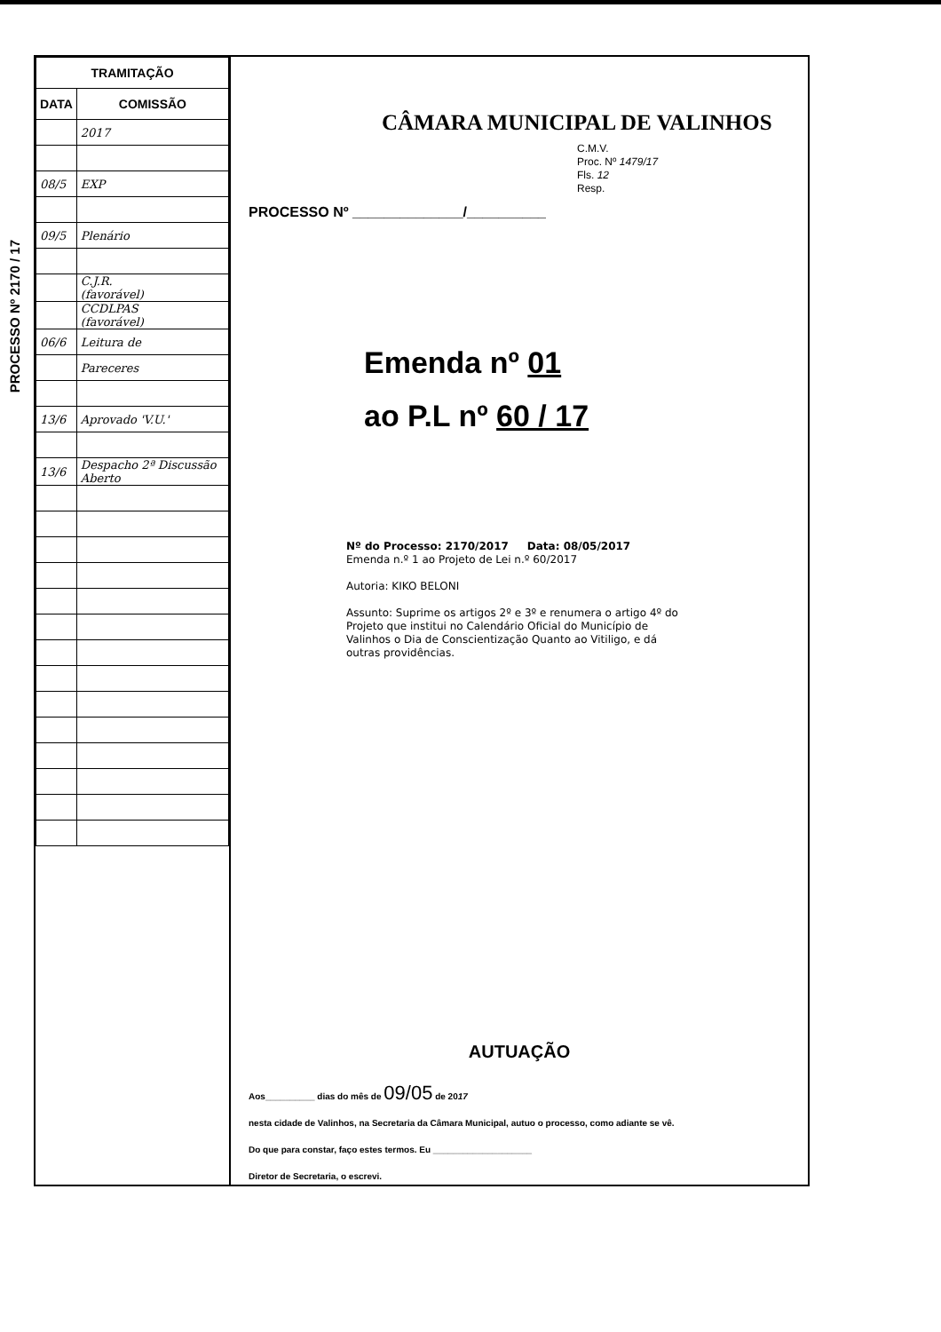PROCESSO Nº 2170 / 17
| TRAMITAÇÃO | |
| --- | --- |
| DATA | COMISSÃO |
| | 2017 |
| 08/5 | EXP |
| 09/5 | Plenário |
| | C.J.R. (favorável) |
| | CCDLPAS (favorável) |
| 06/6 | Leitura de |
| | Pareceres |
| 13/6 | Aprovado 'V.U.' |
| 13/6 | Despacho 2ª Discussão Aberto |
CÂMARA MUNICIPAL DE VALINHOS
C.M.V.
Proc. Nº 1479/17
Fls. 12
Resp.
PROCESSO Nº ______________/__________
Emenda nº 01
ao P.L nº 60 / 17
Nº do Processo: 2170/2017 Data: 08/05/2017
Emenda n.º 1 ao Projeto de Lei n.º 60/2017
Autoria: KIKO BELONI
Assunto: Suprime os artigos 2º e 3º e renumera o artigo 4º do Projeto que institui no Calendário Oficial do Município de Valinhos o Dia de Conscientização Quanto ao Vitiligo, e dá outras providências.
AUTUAÇÃO
Aos__________ dias do mês de 09/05 de 2017
nesta cidade de Valinhos, na Secretaria da Câmara Municipal, autuo o processo, como adiante se vê.
Do que para constar, faço estes termos. Eu ____________________
Diretor de Secretaria, o escrevi.